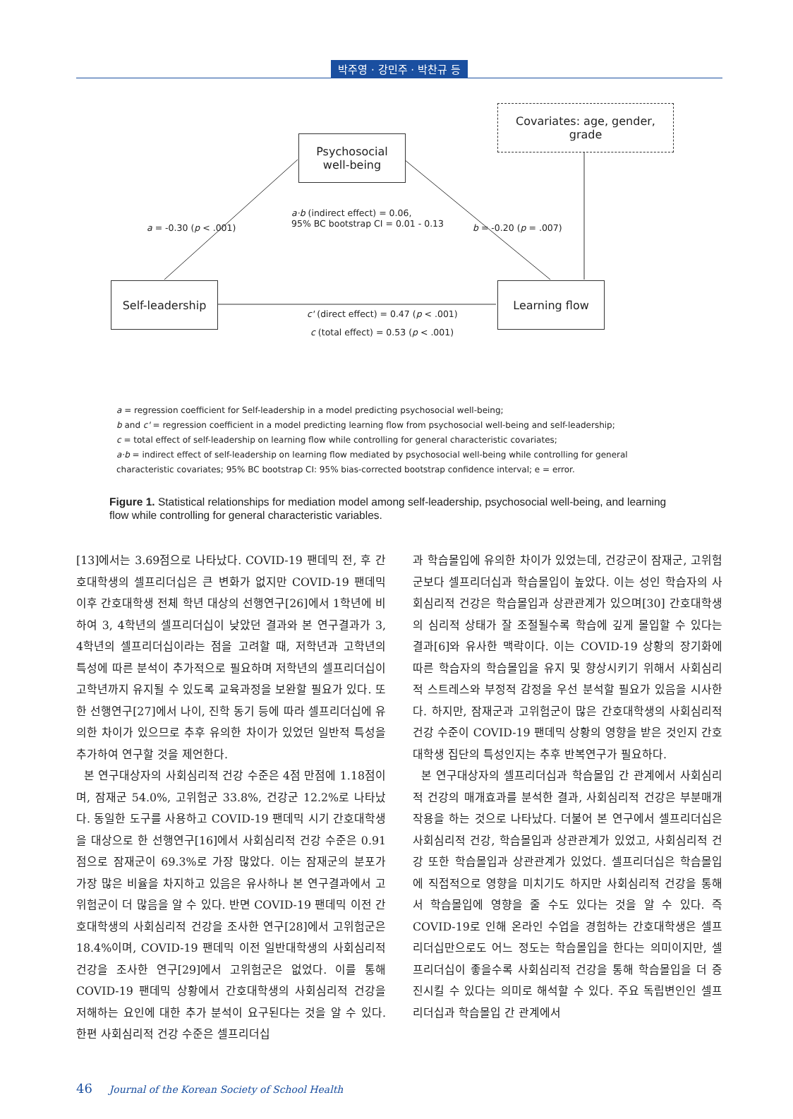박주영 · 강민주 · 박찬규 등
Covariates: age, gender, grade
Psychosocial
well-being
Self-leadership Learning flow
a = -0.30 (p < .001)
a·b (indirect effect) = 0.06,
95% BC bootstrap CI = 0.01 - 0.13
b = -0.20 (p = .007)
c' (direct effect) = 0.47 (p < .001)
c (total effect) = 0.53 (p < .001)
a = regression coefficient for Self-leadership in a model predicting psychosocial well-being;
b and c' = regression coefficient in a model predicting learning flow from psychosocial well-being and self-leadership;
c = total effect of self-leadership on learning flow while controlling for general characteristic covariates;
a·b = indirect effect of self-leadership on learning flow mediated by psychosocial well-being while controlling for general characteristic covariates; 95% BC bootstrap CI: 95% bias-corrected bootstrap confidence interval; e = error.
Figure 1. Statistical relationships for mediation model among self-leadership, psychosocial well-being, and learning flow while controlling for general characteristic variables.
[13]에서는 3.69점으로 나타났다. COVID-19 팬데믹 전, 후 간호대학생의 셀프리더십은 큰 변화가 없지만 COVID-19 팬데믹 이후 간호대학생 전체 학년 대상의 선행연구[26]에서 1학년에 비하여 3, 4학년의 셀프리더십이 낮았던 결과와 본 연구결과가 3, 4학년의 셀프리더십이라는 점을 고려할 때, 저학년과 고학년의 특성에 따른 분석이 추가적으로 필요하며 저학년의 셀프리더십이 고학년까지 유지될 수 있도록 교육과정을 보완할 필요가 있다. 또한 선행연구[27]에서 나이, 진학 동기 등에 따라 셀프리더십에 유의한 차이가 있으므로 추후 유의한 차이가 있었던 일반적 특성을 추가하여 연구할 것을 제언한다.
본 연구대상자의 사회심리적 건강 수준은 4점 만점에 1.18점이며, 잠재군 54.0%, 고위험군 33.8%, 건강군 12.2%로 나타났다. 동일한 도구를 사용하고 COVID-19 팬데믹 시기 간호대학생을 대상으로 한 선행연구[16]에서 사회심리적 건강 수준은 0.91점으로 잠재군이 69.3%로 가장 많았다. 이는 잠재군의 분포가 가장 많은 비율을 차지하고 있음은 유사하나 본 연구결과에서 고위험군이 더 많음을 알 수 있다. 반면 COVID-19 팬데믹 이전 간호대학생의 사회심리적 건강을 조사한 연구[28]에서 고위험군은 18.4%이며, COVID-19 팬데믹 이전 일반대학생의 사회심리적 건강을 조사한 연구[29]에서 고위험군은 없었다. 이를 통해 COVID-19 팬데믹 상황에서 간호대학생의 사회심리적 건강을 저해하는 요인에 대한 추가 분석이 요구된다는 것을 알 수 있다. 한편 사회심리적 건강 수준은 셀프리더십
과 학습몰입에 유의한 차이가 있었는데, 건강군이 잠재군, 고위험군보다 셀프리더십과 학습몰입이 높았다. 이는 성인 학습자의 사회심리적 건강은 학습몰입과 상관관계가 있으며[30] 간호대학생의 심리적 상태가 잘 조절될수록 학습에 깊게 몰입할 수 있다는 결과[6]와 유사한 맥락이다. 이는 COVID-19 상황의 장기화에 따른 학습자의 학습몰입을 유지 및 향상시키기 위해서 사회심리적 스트레스와 부정적 감정을 우선 분석할 필요가 있음을 시사한다. 하지만, 잠재군과 고위험군이 많은 간호대학생의 사회심리적 건강 수준이 COVID-19 팬데믹 상황의 영향을 받은 것인지 간호대학생 집단의 특성인지는 추후 반복연구가 필요하다.
본 연구대상자의 셀프리더십과 학습몰입 간 관계에서 사회심리적 건강의 매개효과를 분석한 결과, 사회심리적 건강은 부분매개작용을 하는 것으로 나타났다. 더불어 본 연구에서 셀프리더십은 사회심리적 건강, 학습몰입과 상관관계가 있었고, 사회심리적 건강 또한 학습몰입과 상관관계가 있었다. 셀프리더십은 학습몰입에 직접적으로 영향을 미치기도 하지만 사회심리적 건강을 통해서 학습몰입에 영향을 줄 수도 있다는 것을 알 수 있다. 즉 COVID-19로 인해 온라인 수업을 경험하는 간호대학생은 셀프리더십만으로도 어느 정도는 학습몰입을 한다는 의미이지만, 셀프리더십이 좋을수록 사회심리적 건강을 통해 학습몰입을 더 증진시킬 수 있다는 의미로 해석할 수 있다. 주요 독립변인인 셀프리더십과 학습몰입 간 관계에서
46 Journal of the Korean Society of School Health